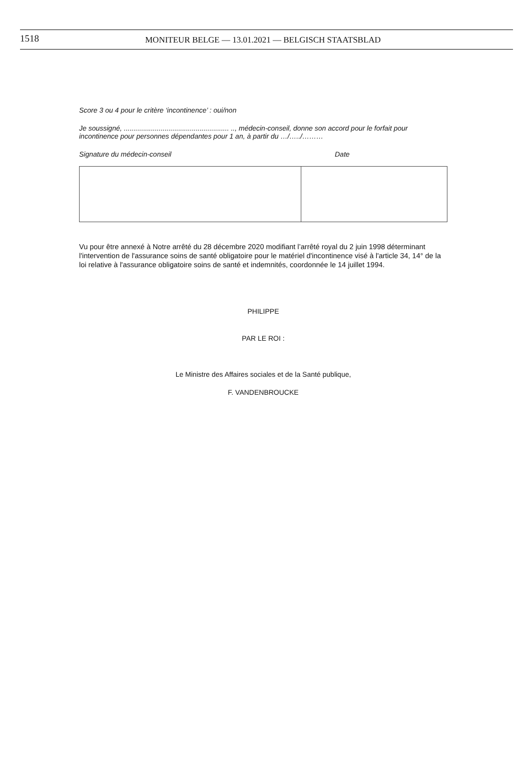1518
MONITEUR BELGE — 13.01.2021 — BELGISCH STAATSBLAD
Score 3 ou 4 pour le critère ‘incontinence’ : oui/non
Je soussigné, ...................................................... .., médecin-conseil, donne son accord pour le forfait pour incontinence pour personnes dépendantes pour 1 an, à partir du …/…../………
Signature du médecin-conseil Date
Vu pour être annexé à Notre arrêté du 28 décembre 2020 modifiant l’arrêté royal du 2 juin 1998 déterminant l'intervention de l'assurance soins de santé obligatoire pour le matériel d'incontinence visé à l'article 34, 14° de la loi relative à l'assurance obligatoire soins de santé et indemnités, coordonnée le 14 juillet 1994.
PHILIPPE
PAR LE ROI :
Le Ministre des Affaires sociales et de la Santé publique,
F. VANDENBROUCKE